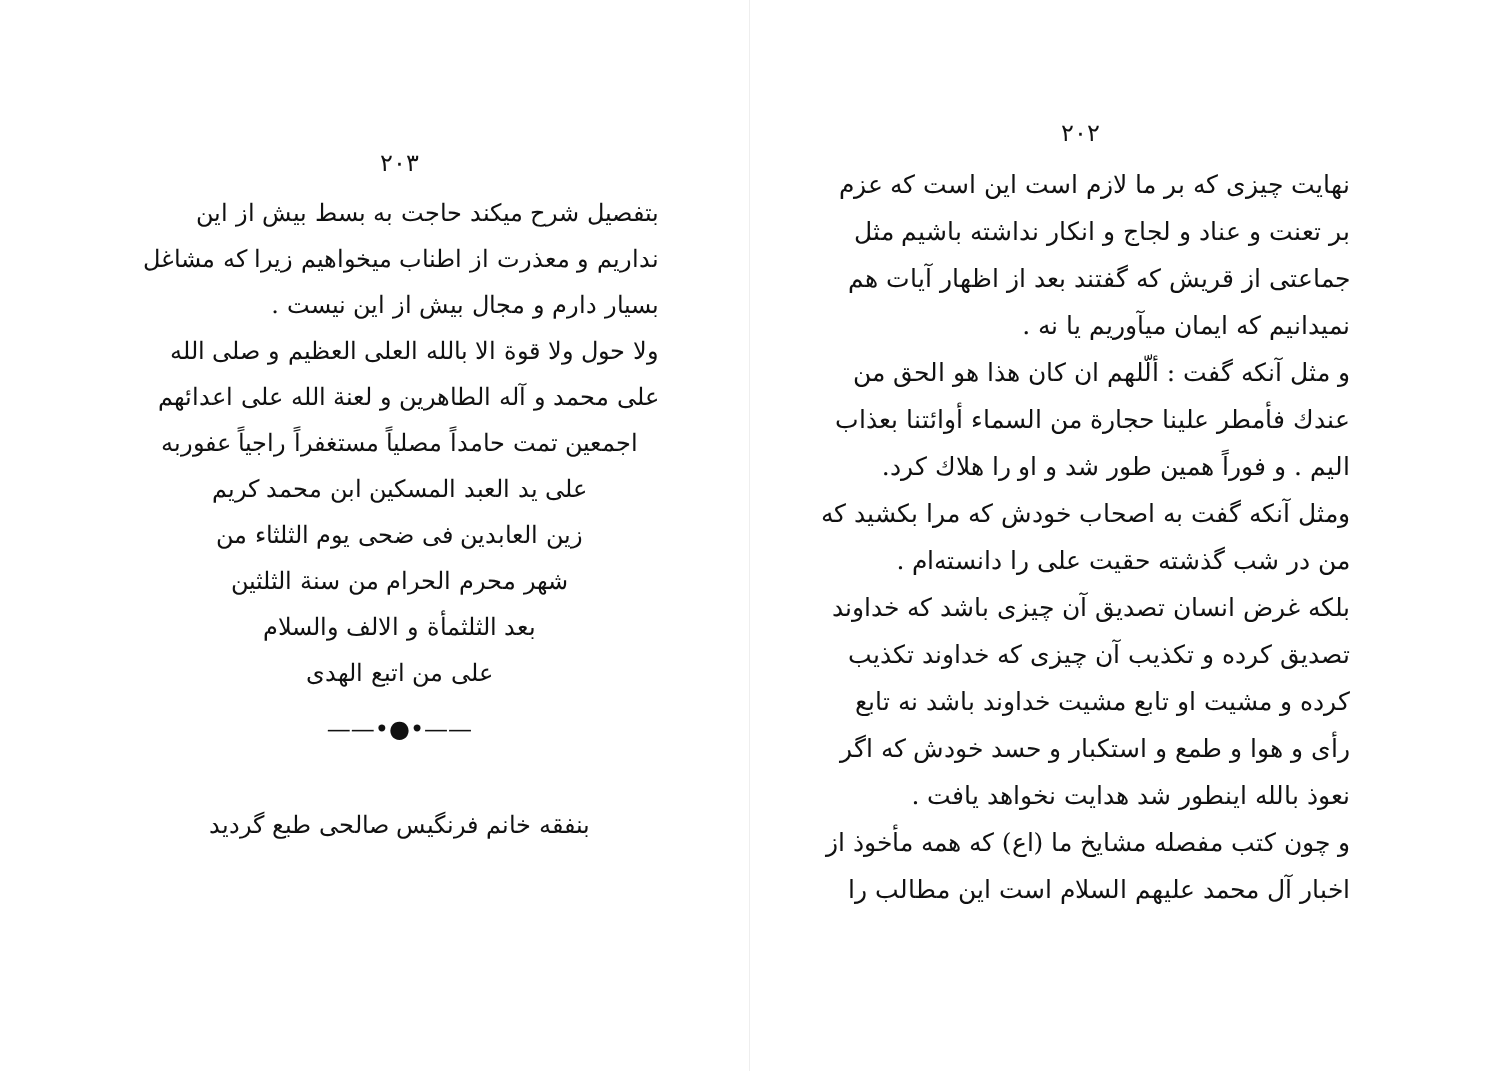۲۰۲
نهایت چیزی که بر ما لازم است این است که عزم بر تعنت و عناد و لجاج و انکار نداشته باشیم مثل جماعتی از قریش که گفتند بعد از اظهار آیات هم نمیدانیم که ایمان میآوریم یا نه .
و مثل آنکه گفت : ألّلهم ان کان هذا هو الحق من عندك فأمطر علینا حجارة من السماء أوائتنا بعذاب الیم . و فوراً همین طور شد و او را هلاك کرد.
ومثل آنکه گفت به اصحاب خودش که مرا بکشید که من در شب گذشته حقیت علی را دانسته‌ام .
بلکه غرض انسان تصدیق آن چیزی باشد که خداوند تصدیق کرده و تکذیب آن چیزی که خداوند تکذیب کرده و مشیت او تابع مشیت خداوند باشد نه تابع رأی و هوا و طمع و استکبار و حسد خودش که اگر نعوذ بالله اینطور شد هدایت نخواهد یافت .
و چون کتب مفصله مشایخ ما (اع) که همه مأخوذ از اخبار آل محمد علیهم السلام است این مطالب را
۲۰۳
بتفصیل شرح میکند حاجت به بسط بیش از این نداریم و معذرت از اطناب میخواهیم زیرا که مشاغل بسیار دارم و مجال بیش از این نیست .
ولا حول ولا قوة الا بالله العلی العظیم و صلی الله علی محمد و آله الطاهرین و لعنة الله علی اعدائهم
اجمعین تمت حامداً مصلیاً مستغفراً راجیاً عفوربه
علی ید العبد المسکین ابن محمد کریم
زین العابدین فی ضحی یوم الثلثاء من
شهر محرم الحرام من سنة الثلثین
بعد الثلثمأة و الالف والسلام
علی من اتبع الهدی
——•●•——
بنفقه خانم فرنگیس صالحی طبع گردید